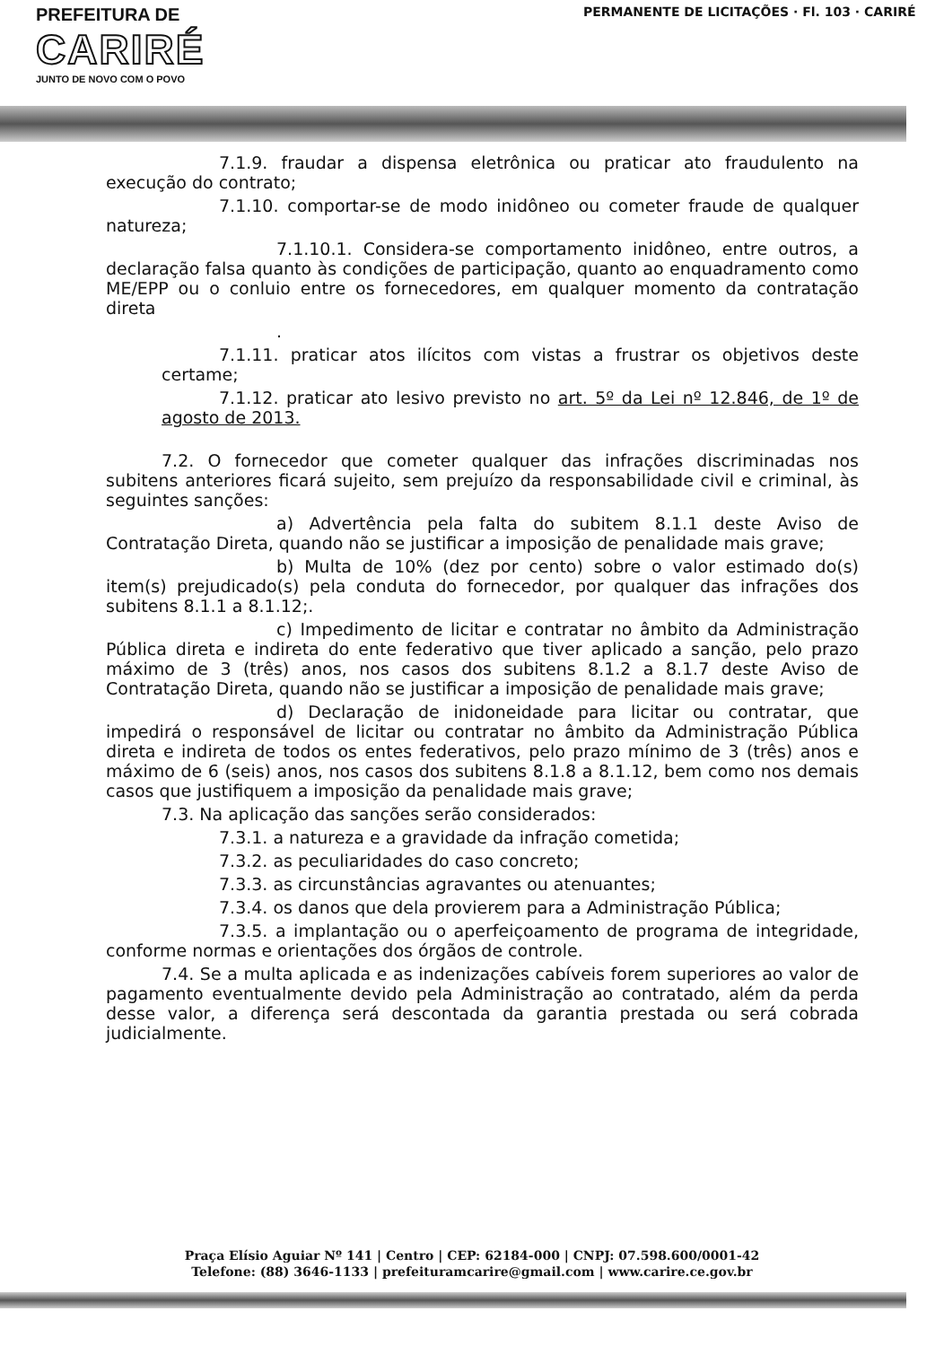PREFEITURA DE
CARIRÉ
JUNTO DE NOVO COM O POVO
PERMANENTE DE LICITAÇÕES · Fl. 103 · CARIRÉ
7.1.9. fraudar a dispensa eletrônica ou praticar ato fraudulento na execução do contrato;
7.1.10. comportar-se de modo inidôneo ou cometer fraude de qualquer natureza;
7.1.10.1. Considera-se comportamento inidôneo, entre outros, a declaração falsa quanto às condições de participação, quanto ao enquadramento como ME/EPP ou o conluio entre os fornecedores, em qualquer momento da contratação direta
.
7.1.11. praticar atos ilícitos com vistas a frustrar os objetivos deste certame;
7.1.12. praticar ato lesivo previsto no art. 5º da Lei nº 12.846, de 1º de agosto de 2013.
7.2. O fornecedor que cometer qualquer das infrações discriminadas nos subitens anteriores ficará sujeito, sem prejuízo da responsabilidade civil e criminal, às seguintes sanções:
a) Advertência pela falta do subitem 8.1.1 deste Aviso de Contratação Direta, quando não se justificar a imposição de penalidade mais grave;
b) Multa de 10% (dez por cento) sobre o valor estimado do(s) item(s) prejudicado(s) pela conduta do fornecedor, por qualquer das infrações dos subitens 8.1.1 a 8.1.12;.
c) Impedimento de licitar e contratar no âmbito da Administração Pública direta e indireta do ente federativo que tiver aplicado a sanção, pelo prazo máximo de 3 (três) anos, nos casos dos subitens 8.1.2 a 8.1.7 deste Aviso de Contratação Direta, quando não se justificar a imposição de penalidade mais grave;
d) Declaração de inidoneidade para licitar ou contratar, que impedirá o responsável de licitar ou contratar no âmbito da Administração Pública direta e indireta de todos os entes federativos, pelo prazo mínimo de 3 (três) anos e máximo de 6 (seis) anos, nos casos dos subitens 8.1.8 a 8.1.12, bem como nos demais casos que justifiquem a imposição da penalidade mais grave;
7.3. Na aplicação das sanções serão considerados:
7.3.1. a natureza e a gravidade da infração cometida;
7.3.2. as peculiaridades do caso concreto;
7.3.3. as circunstâncias agravantes ou atenuantes;
7.3.4. os danos que dela provierem para a Administração Pública;
7.3.5. a implantação ou o aperfeiçoamento de programa de integridade, conforme normas e orientações dos órgãos de controle.
7.4. Se a multa aplicada e as indenizações cabíveis forem superiores ao valor de pagamento eventualmente devido pela Administração ao contratado, além da perda desse valor, a diferença será descontada da garantia prestada ou será cobrada judicialmente.
Praça Elísio Aguiar Nº 141 | Centro | CEP: 62184-000 | CNPJ: 07.598.600/0001-42
Telefone: (88) 3646-1133 | prefeituramcarire@gmail.com | www.carire.ce.gov.br